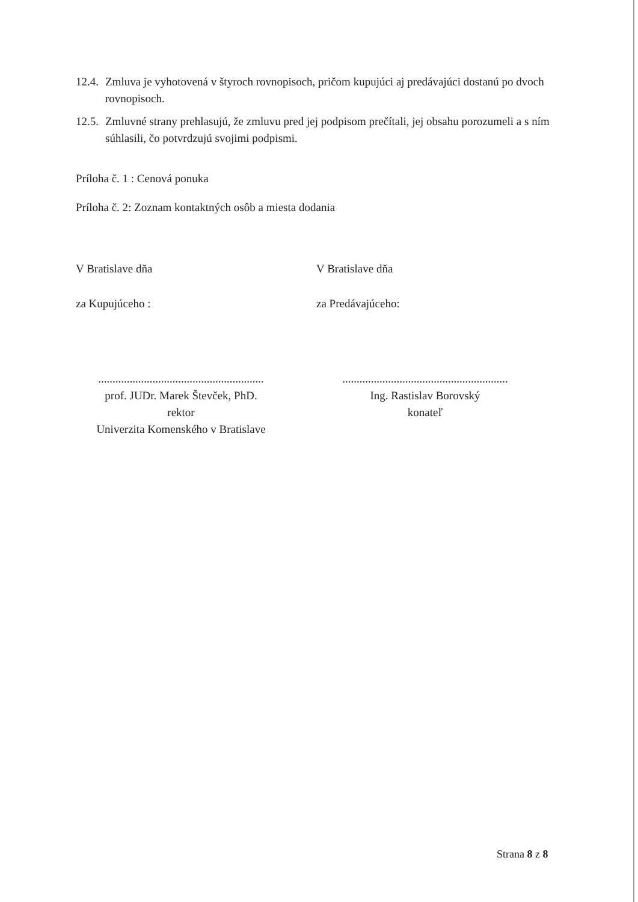12.4. Zmluva je vyhotovená v štyroch rovnopisoch, pričom kupujúci aj predávajúci dostanú po dvoch rovnopisoch.
12.5. Zmluvné strany prehlasujú, že zmluvu pred jej podpisom prečítali, jej obsahu porozumeli a s ním súhlasili, čo potvrdzujú svojimi podpismi.
Príloha č. 1 : Cenová ponuka
Príloha č. 2: Zoznam kontaktných osôb a miesta dodania
V Bratislave dňa V Bratislave dňa
za Kupujúceho : za Predávajúceho:
..........................................................
prof. JUDr. Marek Števček, PhD.
rektor
Univerzita Komenského v Bratislave
..........................................................
Ing. Rastislav Borovský
konateľ
Strana 8 z 8